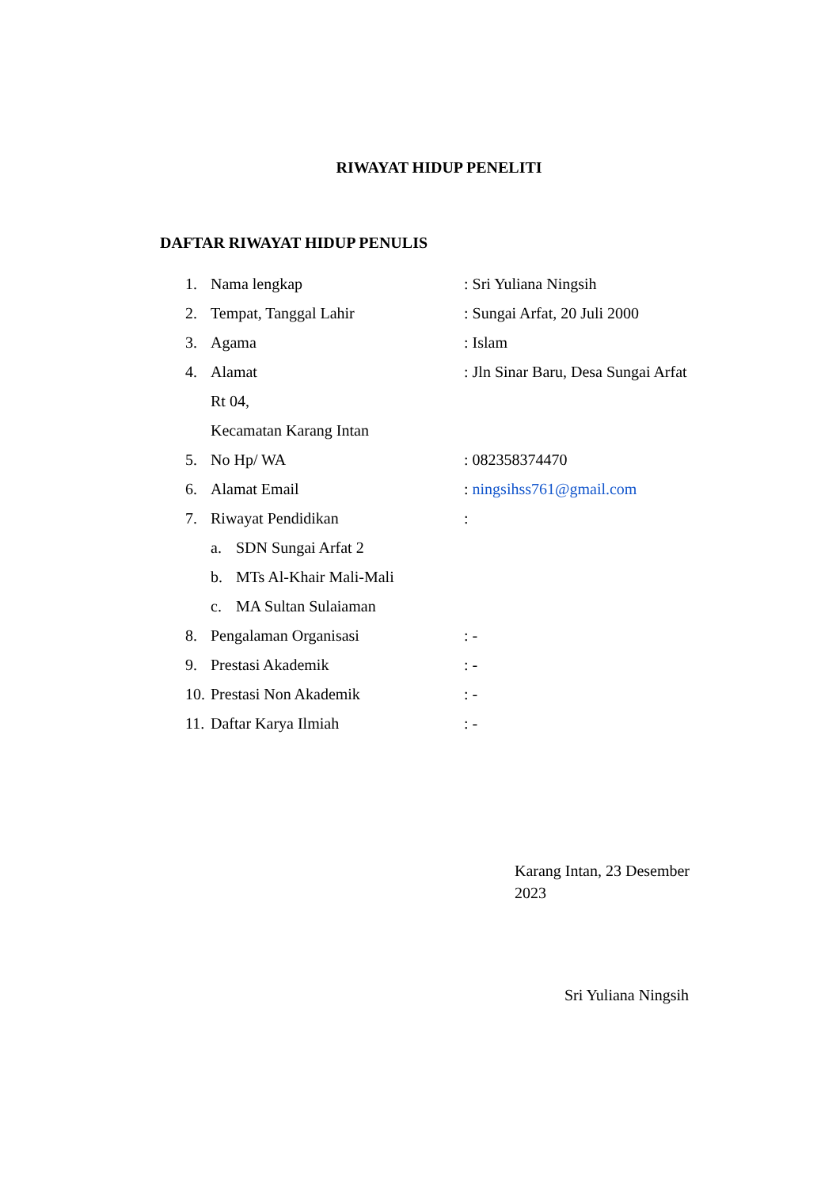RIWAYAT HIDUP PENELITI
DAFTAR RIWAYAT HIDUP PENULIS
1. Nama lengkap: Sri Yuliana Ningsih
2. Tempat, Tanggal Lahir: Sungai Arfat, 20 Juli 2000
3. Agama: Islam
4. Alamat: Jln Sinar Baru, Desa Sungai Arfat
Rt 04,
Kecamatan Karang Intan
5. No Hp/ WA: 082358374470
6. Alamat Email: ningsihss761@gmail.com
7. Riwayat Pendidikan:
a. SDN Sungai Arfat 2
b. MTs Al-Khair Mali-Mali
c. MA Sultan Sulaiaman
8. Pengalaman Organisasi: -
9. Prestasi Akademik: -
10. Prestasi Non Akademik: -
11. Daftar Karya Ilmiah: -
Karang Intan, 23 Desember 2023
Sri Yuliana Ningsih